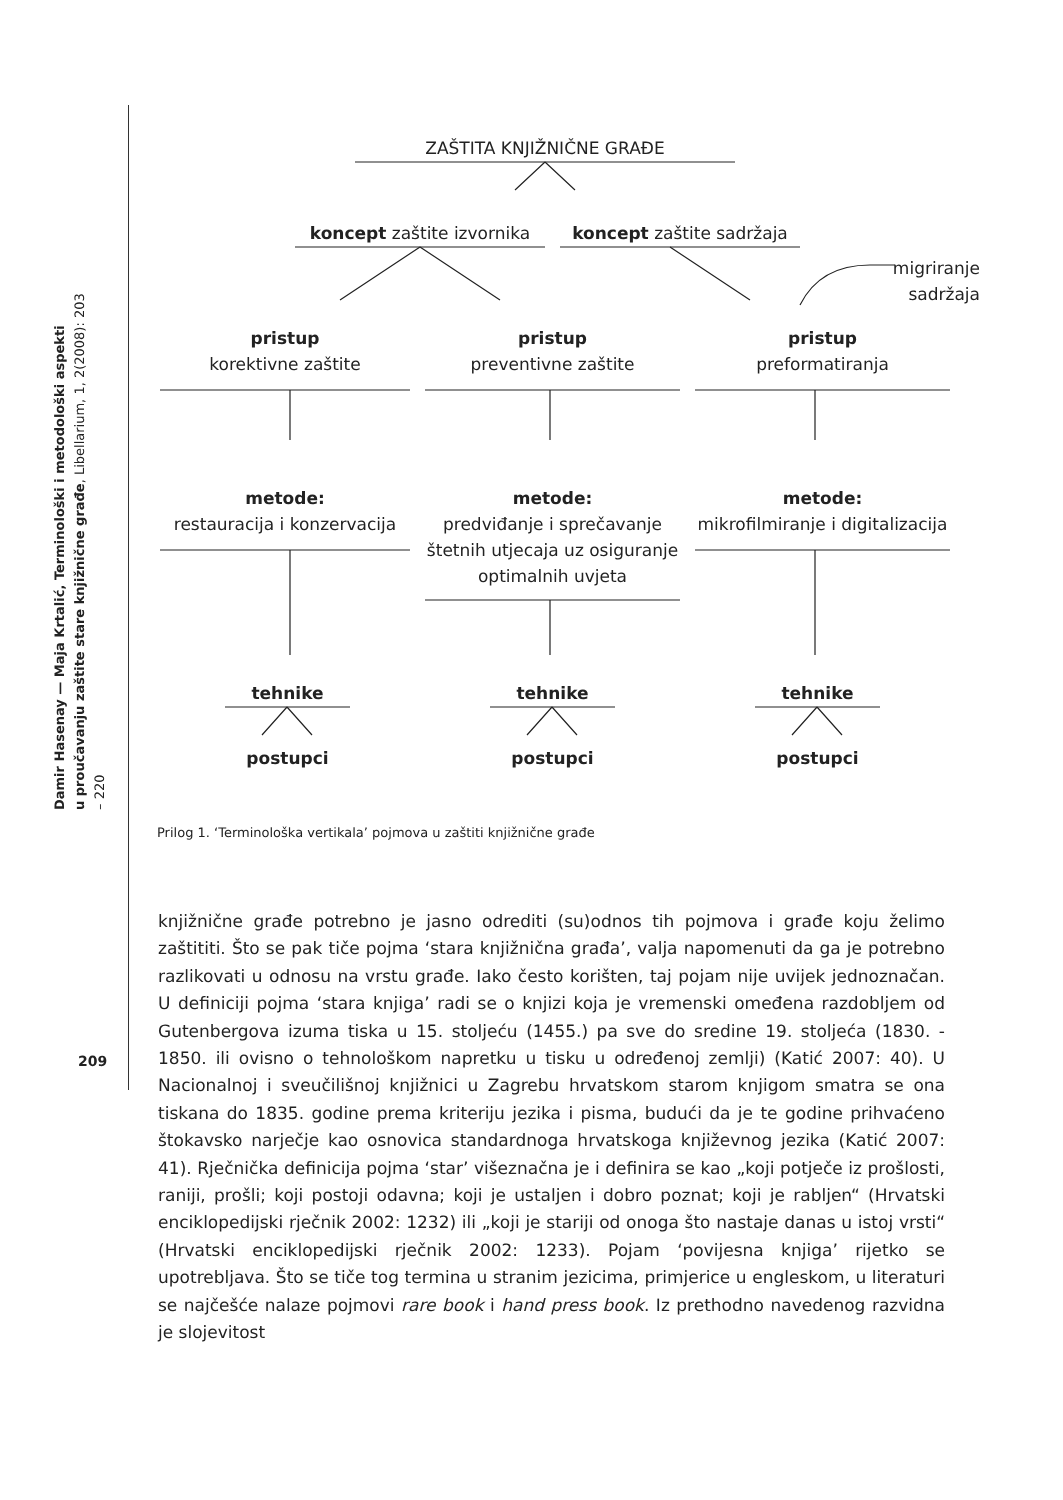Damir Hasenay — Maja Krtalić, Terminološki i metodološki aspekti
u proučavanju zaštite stare knjižnične građe, Libellarium, 1, 2(2008): 203 – 220
209
ZAŠTITA KNJIŽNIČNE GRAĐE
koncept zaštite izvornika
koncept zaštite sadržaja
migriranje sadržaja
pristup
korektivne zaštite
pristup
preventivne zaštite
pristup
preformatiranja
metode:
restauracija i konzervacija
metode:
predviđanje i sprečavanje štetnih utjecaja uz osiguranje optimalnih uvjeta
metode:
mikrofilmiranje i digitalizacija
tehnike tehnike tehnike
postupci postupci postupci
Prilog 1. ‘Terminološka vertikala’ pojmova u zaštiti knjižnične građe
knjižnične građe potrebno je jasno odrediti (su)odnos tih pojmova i građe koju želimo zaštititi. Što se pak tiče pojma ‘stara knjižnična građa’, valja napomenuti da ga je potrebno razlikovati u odnosu na vrstu građe. Iako često korišten, taj pojam nije uvijek jednoznačan. U definiciji pojma ‘stara knjiga’ radi se o knjizi koja je vremenski omeđena razdobljem od Gutenbergova izuma tiska u 15. stoljeću (1455.) pa sve do sredine 19. stoljeća (1830. - 1850. ili ovisno o tehnološkom napretku u tisku u određenoj zemlji) (Katić 2007: 40). U Nacionalnoj i sveučilišnoj knjižnici u Zagrebu hrvatskom starom knjigom smatra se ona tiskana do 1835. godine prema kriteriju jezika i pisma, budući da je te godine prihvaćeno štokavsko narječje kao osnovica standardnoga hrvatskoga književnog jezika (Katić 2007: 41). Rječnička definicija pojma ‘star’ višeznačna je i definira se kao „koji potječe iz prošlosti, raniji, prošli; koji postoji odavna; koji je ustaljen i dobro poznat; koji je rabljen“ (Hrvatski enciklopedijski rječnik 2002: 1232) ili „koji je stariji od onoga što nastaje danas u istoj vrsti“ (Hrvatski enciklopedijski rječnik 2002: 1233). Pojam ‘povijesna knjiga’ rijetko se upotrebljava. Što se tiče tog termina u stranim jezicima, primjerice u engleskom, u literaturi se najčešće nalaze pojmovi rare book i hand press book. Iz prethodno navedenog razvidna je slojevitost